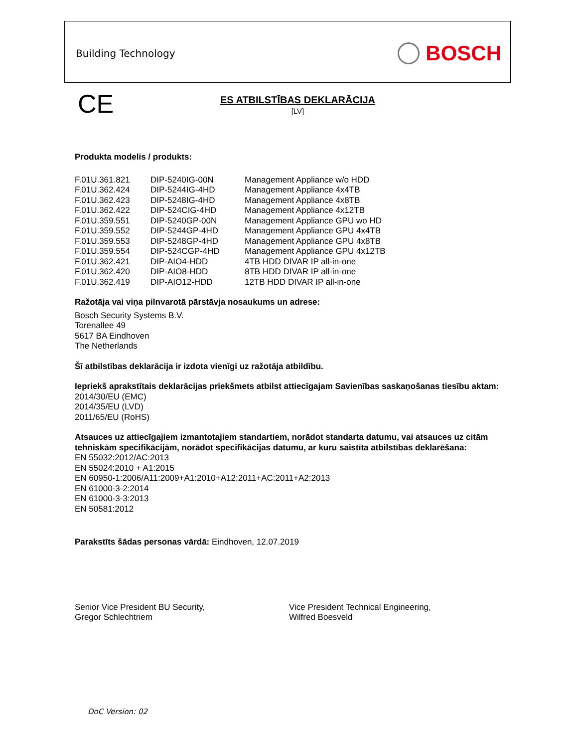Building Technology BOSCH
CE
ES ATBILSTĪBAS DEKLARĀCIJA
[LV]
Produkta modelis / produkts:
| F.01U.361.821 | DIP-5240IG-00N | Management Appliance w/o HDD |
| F.01U.362.424 | DIP-5244IG-4HD | Management Appliance 4x4TB |
| F.01U.362.423 | DIP-5248IG-4HD | Management Appliance 4x8TB |
| F.01U.362.422 | DIP-524CIG-4HD | Management Appliance 4x12TB |
| F.01U.359.551 | DIP-5240GP-00N | Management Appliance GPU wo HD |
| F.01U.359.552 | DIP-5244GP-4HD | Management Appliance GPU 4x4TB |
| F.01U.359.553 | DIP-5248GP-4HD | Management Appliance GPU 4x8TB |
| F.01U.359.554 | DIP-524CGP-4HD | Management Appliance GPU 4x12TB |
| F.01U.362.421 | DIP-AIO4-HDD | 4TB HDD DIVAR IP all-in-one |
| F.01U.362.420 | DIP-AIO8-HDD | 8TB HDD DIVAR IP all-in-one |
| F.01U.362.419 | DIP-AIO12-HDD | 12TB HDD DIVAR IP all-in-one |
Ražotāja vai viņa pilnvarotā pārstāvja nosaukums un adrese:
Bosch Security Systems B.V.
Torenallee 49
5617 BA Eindhoven
The Netherlands
Šī atbilstības deklarācija ir izdota vienīgi uz ražotāja atbildību.
Iepriekš aprakstītais deklarācijas priekšmets atbilst attiecīgajam Savienības saskaņošanas tiesību aktam:
2014/30/EU (EMC)
2014/35/EU (LVD)
2011/65/EU (RoHS)
Atsauces uz attiecīgajiem izmantotajiem standartiem, norādot standarta datumu, vai atsauces uz citām tehniskām specifikācijām, norādot specifikācijas datumu, ar kuru saistīta atbilstības deklarēšana:
EN 55032:2012/AC:2013
EN 55024:2010 + A1:2015
EN 60950-1:2006/A11:2009+A1:2010+A12:2011+AC:2011+A2:2013
EN 61000-3-2:2014
EN 61000-3-3:2013
EN 50581:2012
Parakstīts šādas personas vārdā: Eindhoven, 12.07.2019
Senior Vice President BU Security,
Gregor Schlechtriem
Vice President Technical Engineering,
Wilfred Boesveld
DoC Version: 02